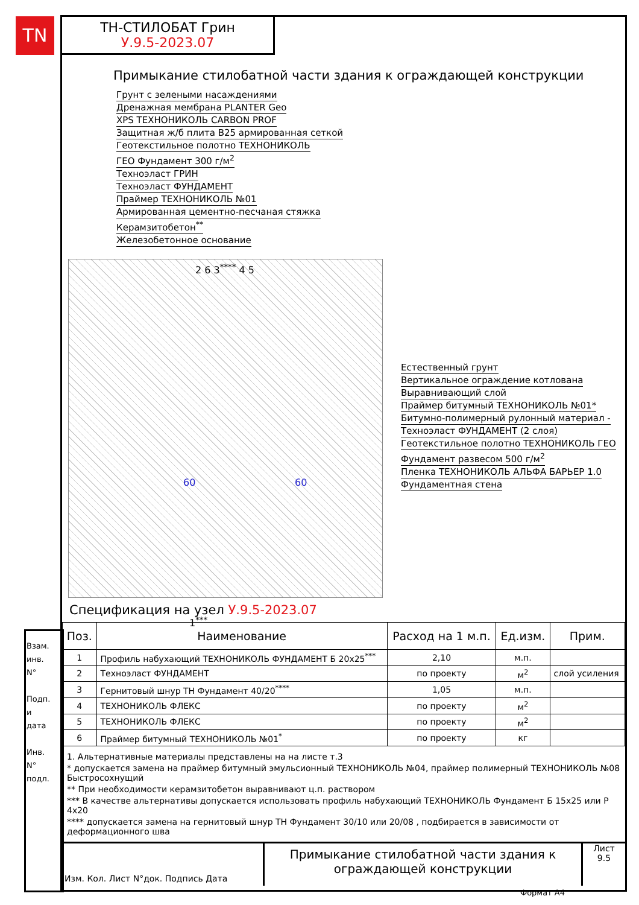TN
ТН-СТИЛОБАТ Грин
У.9.5-2023.07
Примыкание стилобатной части здания к ограждающей конструкции
Грунт с зелеными насаждениями
Дренажная мембрана PLANTER Geo
XPS ТЕХНОНИКОЛЬ CARBON PROF
Защитная ж/б плита В25 армированная сеткой
Геотекстильное полотно ТЕХНОНИКОЛЬ
ГЕО Фундамент 300 г/м<sup>2</sup>
Техноэласт ГРИН
Техноэласт ФУНДАМЕНТ
Праймер ТЕХНОНИКОЛЬ №01
Армированная цементно-песчаная стяжка
Керамзитобетон<sup>**</sup>
Железобетонное основание
2 6 3<sup>****</sup> 4 5
60 60
1<sup>***</sup>
Естественный грунт
Вертикальное ограждение котлована
Выравнивающий слой
Праймер битумный ТЕХНОНИКОЛЬ №01*
Битумно-полимерный рулонный материал -
Техноэласт ФУНДАМЕНТ (2 слоя)
Геотекстильное полотно ТЕХНОНИКОЛЬ ГЕО
Фундамент развесом 500 г/м<sup>2</sup>
Пленка ТЕХНОНИКОЛЬ АЛЬФА БАРЬЕР 1.0
Фундаментная стена
Спецификация на узел У.9.5-2023.07
| Поз. | Наименование | Расход на 1 м.п. | Ед.изм. | Прим. |
| --- | --- | --- | --- | --- |
| 1 | Профиль набухающий ТЕХНОНИКОЛЬ ФУНДАМЕНТ Б 20х25<sup>***</sup> | 2,10 | м.п. | |
| 2 | Техноэласт ФУНДАМЕНТ | по проекту | м<sup>2</sup> | слой усиления |
| 3 | Гернитовый шнур ТН Фундамент 40/20<sup>****</sup> | 1,05 | м.п. | |
| 4 | ТЕХНОНИКОЛЬ ФЛЕКС | по проекту | м<sup>2</sup> | |
| 5 | ТЕХНОНИКОЛЬ ФЛЕКС | по проекту | м<sup>2</sup> | |
| 6 | Праймер битумный ТЕХНОНИКОЛЬ №01<sup>*</sup> | по проекту | кг | |
1. Альтернативные материалы представлены на на листе т.3
* допускается замена на праймер битумный эмульсионный ТЕХНОНИКОЛЬ №04, праймер полимерный ТЕХНОНИКОЛЬ №08 Быстросохнущий
** При необходимости керамзитобетон выравнивают ц.п. раствором
*** В качестве альтернативы допускается использовать профиль набухающий ТЕХНОНИКОЛЬ Фундамент Б 15х25 или Р 4х20
**** допускается замена на гернитовый шнур ТН Фундамент 30/10 или 20/08 , подбирается в зависимости от деформационного шва
Изм. Кол. Лист N°док. Подпись Дата
Примыкание стилобатной части здания к ограждающей конструкции
Лист
9.5
Формат А4
Взам. инв. N°
Подп. и дата
Инв. N° подл.